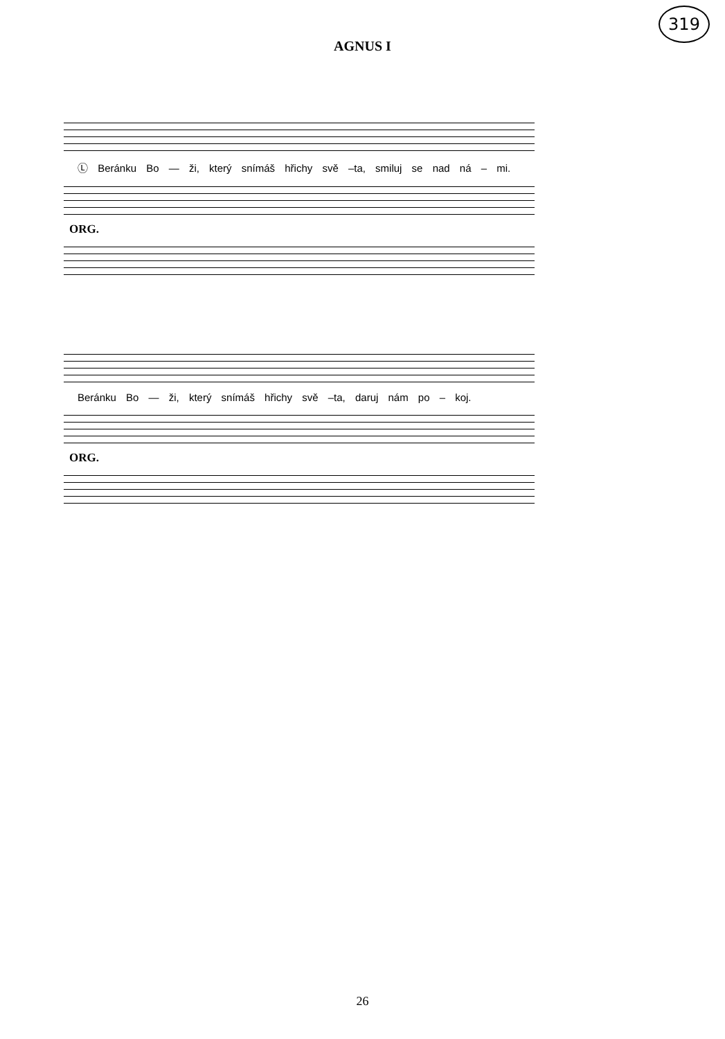319
AGNUS I
Ⓛ Beránku Bo — ži, který snímáš hřichy svě –ta, smiluj se nad ná – mi.
ORG.
Beránku Bo — ži, který snímáš hřichy svě –ta, daruj nám po – koj.
ORG.
26